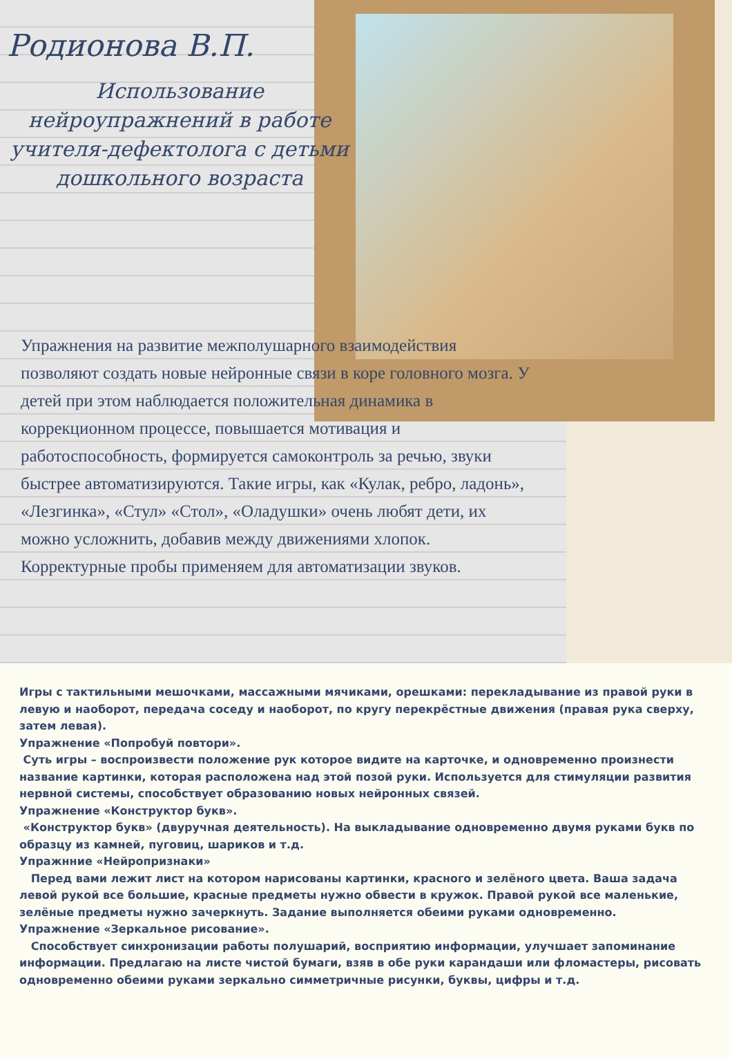Родионова В.П.
Использование нейроупражнений в работе учителя-дефектолога с детьми дошкольного возраста
Упражнения на развитие межполушарного взаимодействия позволяют создать новые нейронные связи в коре головного мозга. У детей при этом наблюдается положительная динамика в коррекционном процессе, повышается мотивация и работоспособность, формируется самоконтроль за речью, звуки быстрее автоматизируются. Такие игры, как «Кулак, ребро, ладонь», «Лезгинка», «Стул» «Стол», «Оладушки» очень любят дети, их можно усложнить, добавив между движениями хлопок. Корректурные пробы применяем для автоматизации звуков.
Игры с тактильными мешочками, массажными мячиками, орешками: перекладывание из правой руки в левую и наоборот, передача соседу и наоборот, по кругу перекрёстные движения (правая рука сверху, затем левая).
Упражнение «Попробуй повтори».
Суть игры – воспроизвести положение рук которое видите на карточке, и одновременно произнести название картинки, которая расположена над этой позой руки. Используется для стимуляции развития нервной системы, способствует образованию новых нейронных связей.
Упражнение «Конструктор букв».
«Конструктор букв» (двуручная деятельность). На выкладывание одновременно двумя руками букв по образцу из камней, пуговиц, шариков и т.д.
Упражнние «Нейропризнаки»
Перед вами лежит лист на котором нарисованы картинки, красного и зелёного цвета. Ваша задача левой рукой все большие, красные предметы нужно обвести в кружок. Правой рукой все маленькие, зелёные предметы нужно зачеркнуть. Задание выполняется обеими руками одновременно.
Упражнение «Зеркальное рисование».
Способствует синхронизации работы полушарий, восприятию информации, улучшает запоминание информации. Предлагаю на листе чистой бумаги, взяв в обе руки карандаши или фломастеры, рисовать одновременно обеими руками зеркально симметричные рисунки, буквы, цифры и т.д.